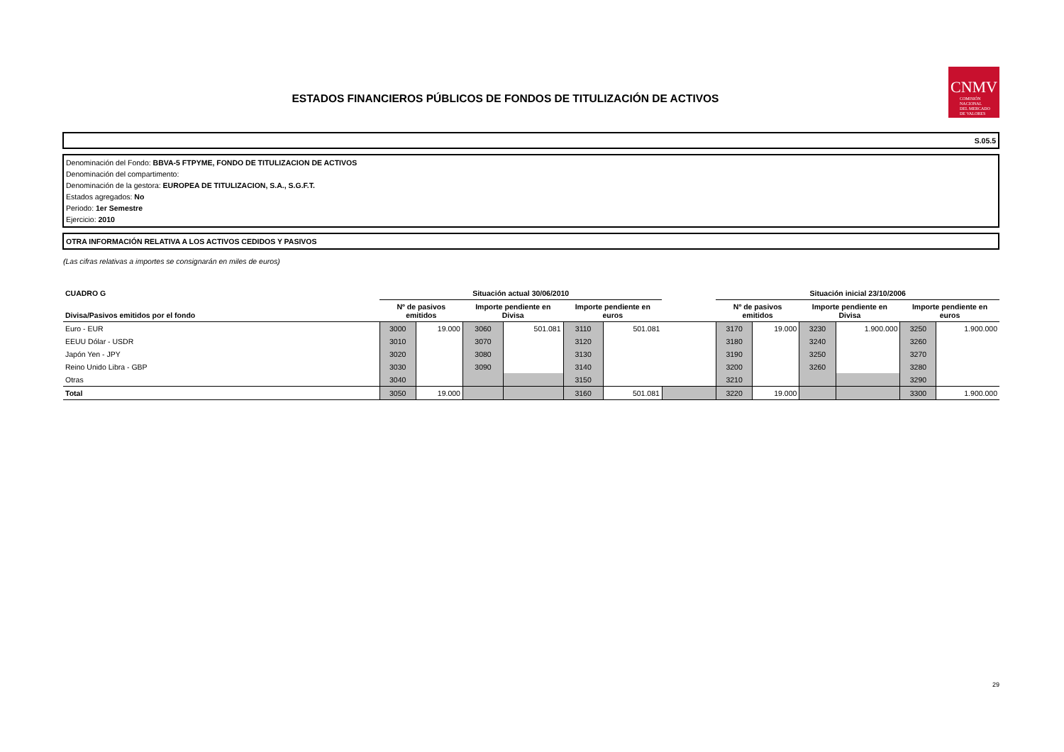ESTADOS FINANCIEROS PÚBLICOS DE FONDOS DE TITULIZACIÓN DE ACTIVOS
CNMV
COMISIÓN
NACIONAL
DEL MERCADO
DE VALORES
S.05.5
Denominación del Fondo: BBVA-5 FTPYME, FONDO DE TITULIZACION DE ACTIVOS
Denominación del compartimento:
Denominación de la gestora: EUROPEA DE TITULIZACION, S.A., S.G.F.T.
Estados agregados: No
Periodo: 1er Semestre
Ejercicio: 2010
OTRA INFORMACIÓN RELATIVA A LOS ACTIVOS CEDIDOS Y PASIVOS
(Las cifras relativas a importes se consignarán en miles de euros)
| CUADRO G | Situación actual 30/06/2010 | | | | | | | Situación inicial 23/10/2006 | | | | | |
| --- | --- | --- | --- | --- | --- | --- | --- | --- | --- | --- | --- | --- | --- |
| Divisa/Pasivos emitidos por el fondo | Nº de pasivos emitidos | | Importe pendiente en Divisa | | Importe pendiente en euros | | | Nº de pasivos emitidos | | Importe pendiente en Divisa | | Importe pendiente en euros | |
| Euro - EUR | 3000 | 19.000 | 3060 | 501.081 | 3110 | 501.081 | | 3170 | 19.000 | 3230 | 1.900.000 | 3250 | 1.900.000 |
| EEUU Dólar - USDR | 3010 | | 3070 | | 3120 | | | 3180 | | 3240 | | 3260 | |
| Japón Yen - JPY | 3020 | | 3080 | | 3130 | | | 3190 | | 3250 | | 3270 | |
| Reino Unido Libra - GBP | 3030 | | 3090 | | 3140 | | | 3200 | | 3260 | | 3280 | |
| Otras | 3040 | | | | 3150 | | | 3210 | | | | 3290 | |
| Total | 3050 | 19.000 | | | 3160 | 501.081 | | 3220 | 19.000 | | | 3300 | 1.900.000 |
29